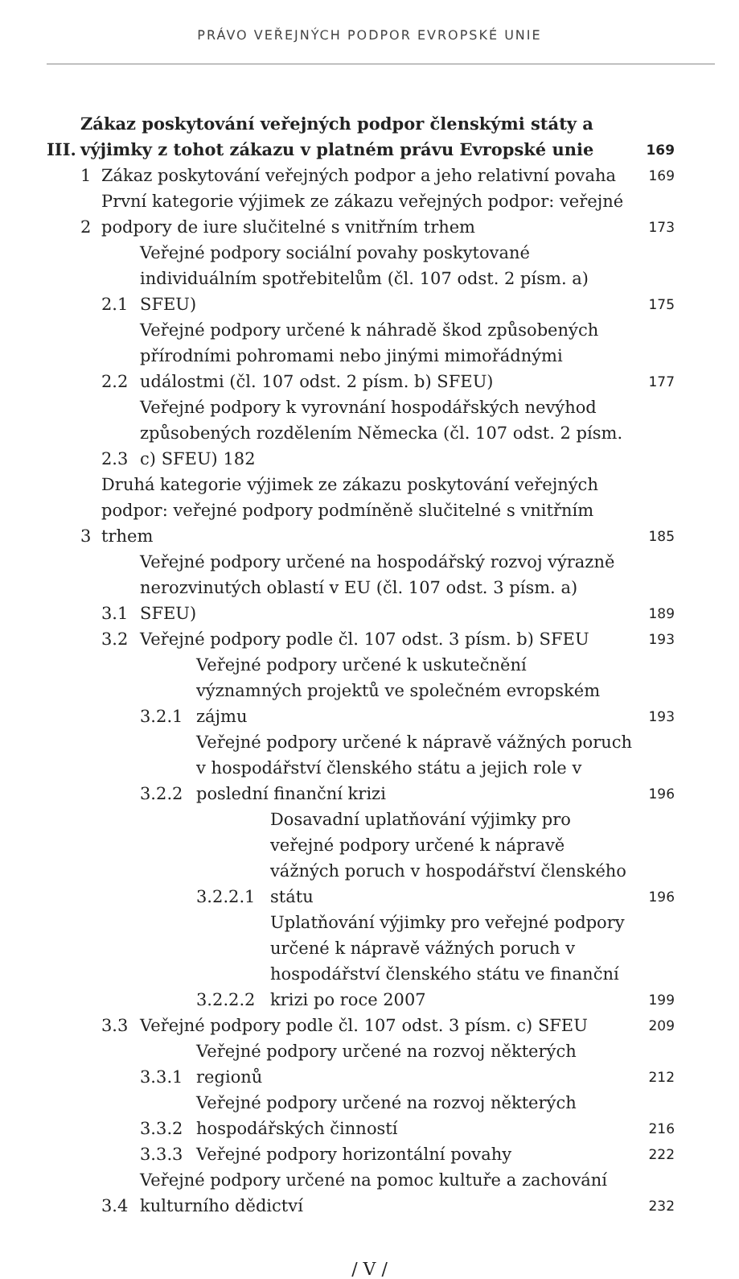PRÁVO VEŘEJNÝCH PODPOR EVROPSKÉ UNIE
III. Zákaz poskytování veřejných podpor členskými státy a výjimky z tohot zákazu v platném právu Evropské unie 169
1 Zákaz poskytování veřejných podpor a jeho relativní povaha 169
2 První kategorie výjimek ze zákazu veřejných podpor: veřejné podpory de iure slučitelné s vnitřním trhem 173
2.1 Veřejné podpory sociální povahy poskytované individuálním spotřebitelům (čl. 107 odst. 2 písm. a) SFEU) 175
2.2 Veřejné podpory určené k náhradě škod způsobených přírodními pohromami nebo jinými mimořádnými událostmi (čl. 107 odst. 2 písm. b) SFEU) 177
2.3 Veřejné podpory k vyrovnání hospodářských nevýhod způsobených rozdělením Německa (čl. 107 odst. 2 písm. c) SFEU) 182
3 Druhá kategorie výjimek ze zákazu poskytování veřejných podpor: veřejné podpory podmíněně slučitelné s vnitřním trhem 185
3.1 Veřejné podpory určené na hospodářský rozvoj výrazně nerozvinutých oblastí v EU (čl. 107 odst. 3 písm. a) SFEU) 189
3.2 Veřejné podpory podle čl. 107 odst. 3 písm. b) SFEU 193
3.2.1 Veřejné podpory určené k uskutečnění významných projektů ve společném evropském zájmu 193
3.2.2 Veřejné podpory určené k nápravě vážných poruch v hospodářství členského státu a jejich role v poslední finanční krizi 196
3.2.2.1 Dosavadní uplatňování výjimky pro veřejné podpory určené k nápravě vážných poruch v hospodářství členského státu 196
3.2.2.2 Uplatňování výjimky pro veřejné podpory určené k nápravě vážných poruch v hospodářství členského státu ve finanční krizi po roce 2007 199
3.3 Veřejné podpory podle čl. 107 odst. 3 písm. c) SFEU 209
3.3.1 Veřejné podpory určené na rozvoj některých regionů 212
3.3.2 Veřejné podpory určené na rozvoj některých hospodářských činností 216
3.3.3 Veřejné podpory horizontální povahy 222
3.4 Veřejné podpory určené na pomoc kultuře a zachování kulturního dědictví 232
/ V /